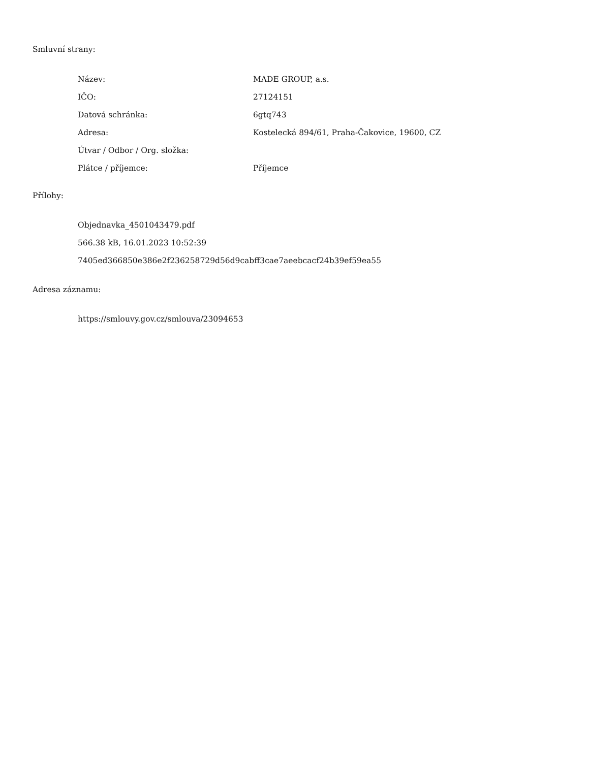Smluvní strany:
| Název: | MADE GROUP, a.s. |
| IČO: | 27124151 |
| Datová schránka: | 6gtq743 |
| Adresa: | Kostelecká 894/61, Praha-Čakovice, 19600, CZ |
| Útvar / Odbor / Org. složka: | |
| Plátce / příjemce: | Příjemce |
Přílohy:
Objednavka_4501043479.pdf
566.38 kB, 16.01.2023 10:52:39
7405ed366850e386e2f236258729d56d9cabff3cae7aeebcacf24b39ef59ea55
Adresa záznamu:
https://smlouvy.gov.cz/smlouva/23094653